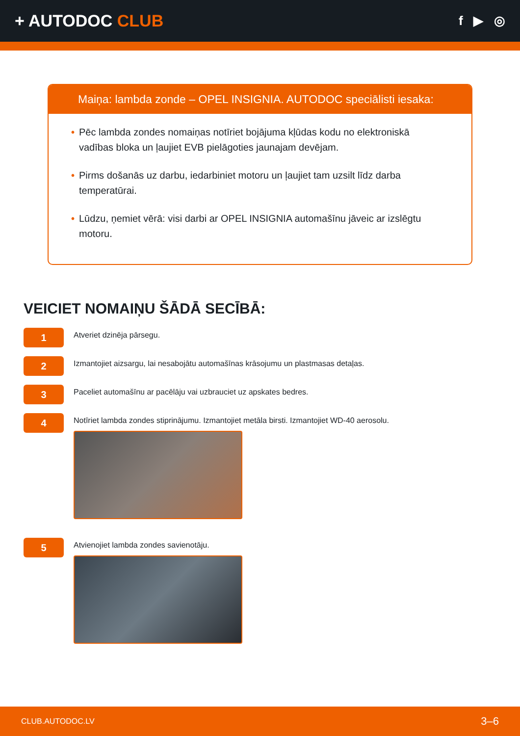+ AUTODOC CLUB
f ▶ ◎
Maiņa: lambda zonde – OPEL INSIGNIA. AUTODOC speciālisti iesaka:
• Pēc lambda zondes nomaiņas notīriet bojājuma kļūdas kodu no elektroniskā vadības bloka un ļaujiet EVB pielāgoties jaunajam devējam.
• Pirms došanās uz darbu, iedarbiniet motoru un ļaujiet tam uzsilt līdz darba temperatūrai.
• Lūdzu, ņemiet vērā: visi darbi ar OPEL INSIGNIA automašīnu jāveic ar izslēgtu motoru.
VEICIET NOMAIŅU ŠĀDĀ SECĪBĀ:
1
Atveriet dzinēja pārsegu.
2
Izmantojiet aizsargu, lai nesabojātu automašīnas krāsojumu un plastmasas detaļas.
3
Paceliet automašīnu ar pacēlāju vai uzbrauciet uz apskates bedres.
4
Notīriet lambda zondes stiprinājumu. Izmantojiet metāla birsti. Izmantojiet WD-40 aerosolu.
5
Atvienojiet lambda zondes savienotāju.
CLUB.AUTODOC.LV 3–6